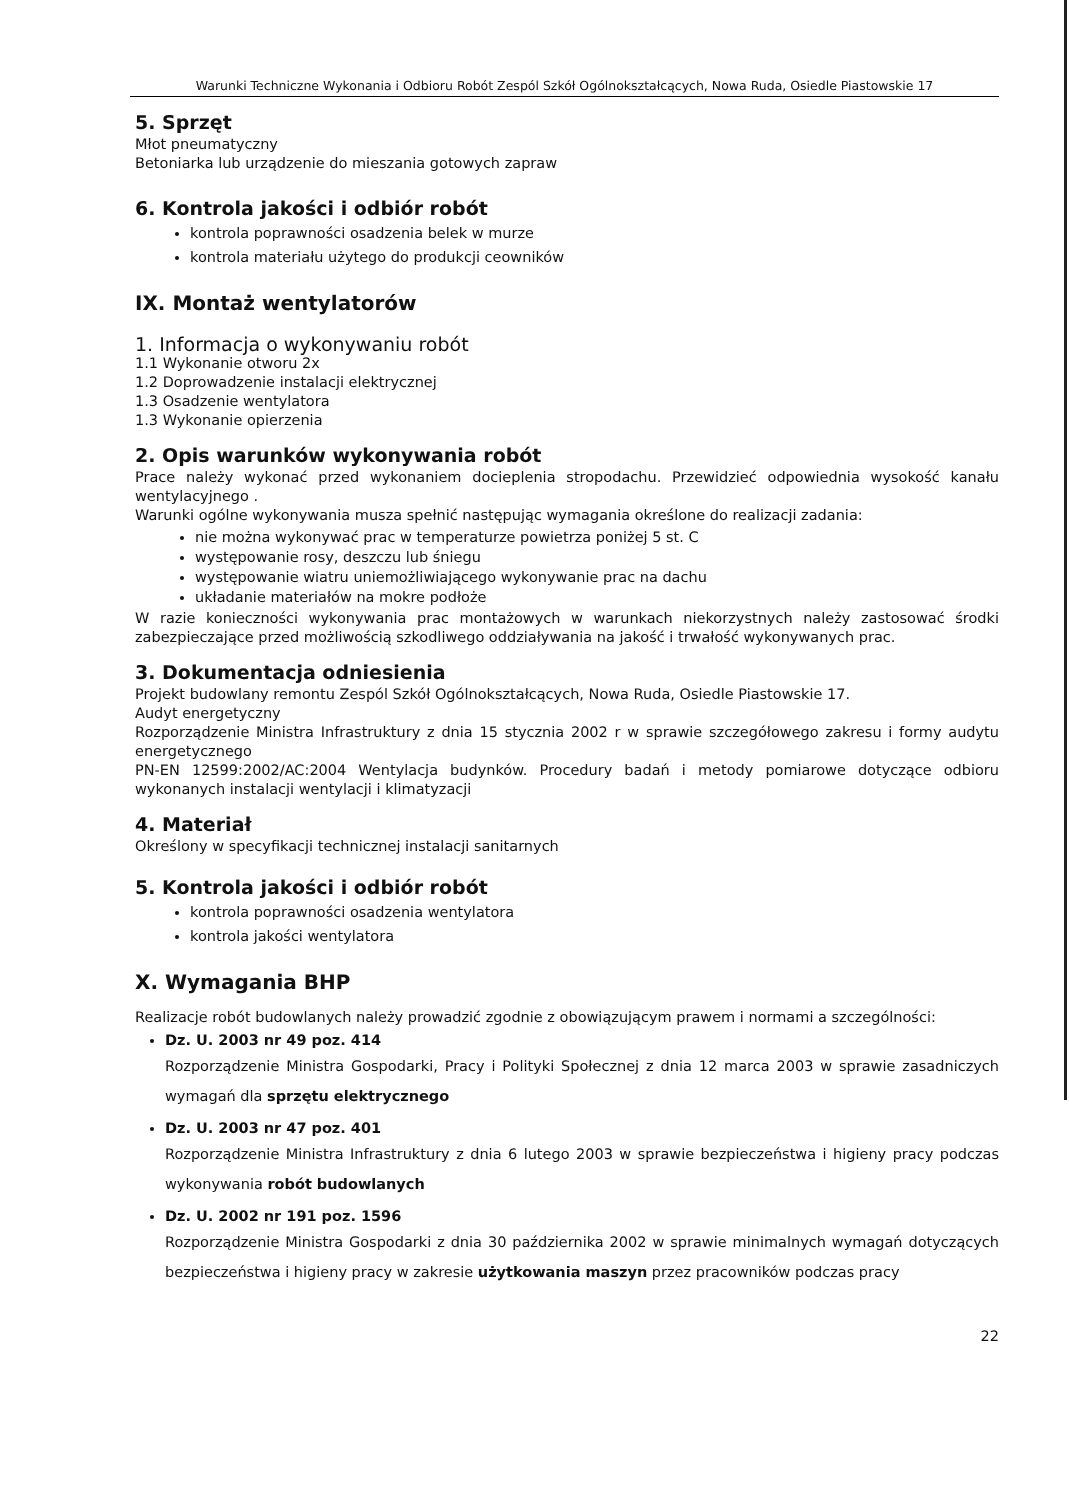Warunki Techniczne Wykonania i Odbioru Robót Zespól Szkół Ogólnokształcących, Nowa Ruda, Osiedle Piastowskie 17
5. Sprzęt
Młot pneumatyczny
Betoniarka lub urządzenie do mieszania gotowych zapraw
6. Kontrola jakości i odbiór robót
kontrola poprawności osadzenia belek w murze
kontrola materiału użytego do produkcji ceowników
IX. Montaż wentylatorów
1. Informacja o wykonywaniu robót
1.1 Wykonanie otworu 2x
1.2 Doprowadzenie instalacji elektrycznej
1.3 Osadzenie wentylatora
1.3 Wykonanie opierzenia
2. Opis warunków wykonywania robót
Prace należy wykonać przed wykonaniem docieplenia stropodachu. Przewidzieć odpowiednia wysokość kanału wentylacyjnego .
Warunki ogólne wykonywania musza spełnić następując wymagania określone do realizacji zadania:
nie można wykonywać prac w temperaturze powietrza poniżej 5 st. C
występowanie rosy, deszczu lub śniegu
występowanie wiatru uniemożliwiającego wykonywanie prac na dachu
układanie materiałów na mokre podłoże
W razie konieczności wykonywania prac montażowych w warunkach niekorzystnych należy zastosować środki zabezpieczające przed możliwością szkodliwego oddziaływania na jakość i trwałość wykonywanych prac.
3. Dokumentacja odniesienia
Projekt budowlany remontu Zespól Szkół Ogólnokształcących, Nowa Ruda, Osiedle Piastowskie 17.
Audyt energetyczny
Rozporządzenie Ministra Infrastruktury z dnia 15 stycznia 2002 r w sprawie szczegółowego zakresu i formy audytu energetycznego
PN-EN 12599:2002/AC:2004 Wentylacja budynków. Procedury badań i metody pomiarowe dotyczące odbioru wykonanych instalacji wentylacji i klimatyzacji
4. Materiał
Określony w specyfikacji technicznej instalacji sanitarnych
5. Kontrola jakości i odbiór robót
kontrola poprawności osadzenia wentylatora
kontrola jakości wentylatora
X. Wymagania BHP
Realizacje robót budowlanych należy prowadzić zgodnie z obowiązującym prawem i normami a szczególności:
Dz. U. 2003 nr 49 poz. 414
Rozporządzenie Ministra Gospodarki, Pracy i Polityki Społecznej z dnia 12 marca 2003 w sprawie zasadniczych wymagań dla sprzętu elektrycznego
Dz. U. 2003 nr 47 poz. 401
Rozporządzenie Ministra Infrastruktury z dnia 6 lutego 2003 w sprawie bezpieczeństwa i higieny pracy podczas wykonywania robót budowlanych
Dz. U. 2002 nr 191 poz. 1596
Rozporządzenie Ministra Gospodarki z dnia 30 października 2002 w sprawie minimalnych wymagań dotyczących bezpieczeństwa i higieny pracy w zakresie użytkowania maszyn przez pracowników podczas pracy
22